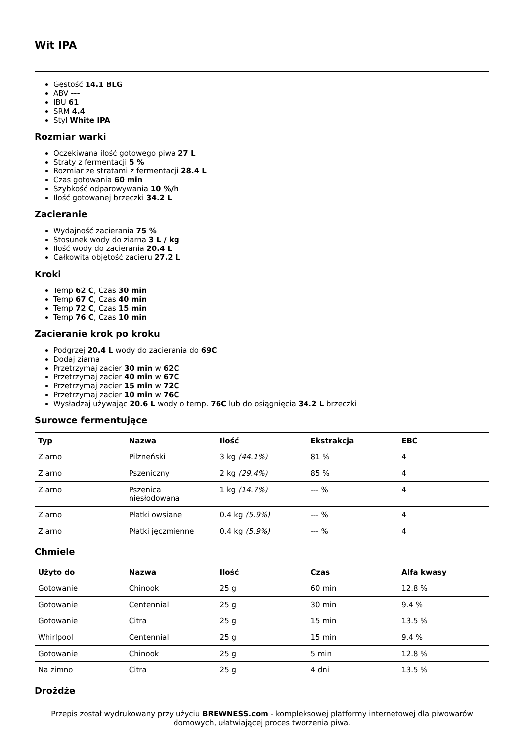Wit IPA
Gęstość 14.1 BLG
ABV ---
IBU 61
SRM 4.4
Styl White IPA
Rozmiar warki
Oczekiwana ilość gotowego piwa 27 L
Straty z fermentacji 5 %
Rozmiar ze stratami z fermentacji 28.4 L
Czas gotowania 60 min
Szybkość odparowywania 10 %/h
Ilość gotowanej brzeczki 34.2 L
Zacieranie
Wydajność zacierania 75 %
Stosunek wody do ziarna 3 L / kg
Ilość wody do zacierania 20.4 L
Całkowita objętość zacieru 27.2 L
Kroki
Temp 62 C, Czas 30 min
Temp 67 C, Czas 40 min
Temp 72 C, Czas 15 min
Temp 76 C, Czas 10 min
Zacieranie krok po kroku
Podgrzej 20.4 L wody do zacierania do 69C
Dodaj ziarna
Przetrzymaj zacier 30 min w 62C
Przetrzymaj zacier 40 min w 67C
Przetrzymaj zacier 15 min w 72C
Przetrzymaj zacier 10 min w 76C
Wysładzaj używając 20.6 L wody o temp. 76C lub do osiągnięcia 34.2 L brzeczki
Surowce fermentujące
| Typ | Nazwa | Ilość | Ekstrakcja | EBC |
| --- | --- | --- | --- | --- |
| Ziarno | Pilzneński | 3 kg (44.1%) | 81 % | 4 |
| Ziarno | Pszeniczny | 2 kg (29.4%) | 85 % | 4 |
| Ziarno | Pszenica niesłodowana | 1 kg (14.7%) | --- % | 4 |
| Ziarno | Płatki owsiane | 0.4 kg (5.9%) | --- % | 4 |
| Ziarno | Płatki jęczmienne | 0.4 kg (5.9%) | --- % | 4 |
Chmiele
| Użyto do | Nazwa | Ilość | Czas | Alfa kwasy |
| --- | --- | --- | --- | --- |
| Gotowanie | Chinook | 25 g | 60 min | 12.8 % |
| Gotowanie | Centennial | 25 g | 30 min | 9.4 % |
| Gotowanie | Citra | 25 g | 15 min | 13.5 % |
| Whirlpool | Centennial | 25 g | 15 min | 9.4 % |
| Gotowanie | Chinook | 25 g | 5 min | 12.8 % |
| Na zimno | Citra | 25 g | 4 dni | 13.5 % |
Drożdże
Przepis został wydrukowany przy użyciu BREWNESS.com - kompleksowej platformy internetowej dla piwowarów domowych, ułatwiającej proces tworzenia piwa.